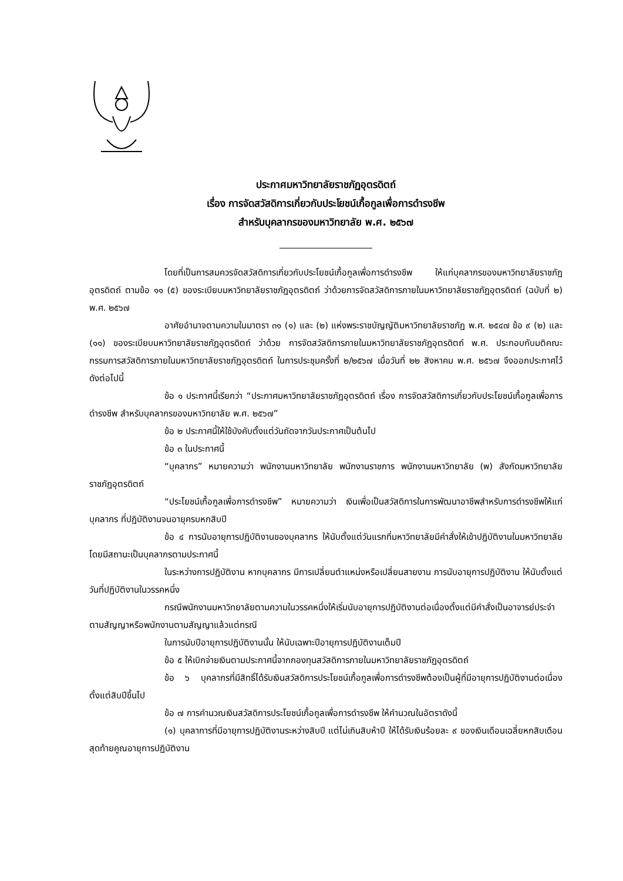ประกาศมหาวิทยาลัยราชภัฏอุตรดิตถ์
เรื่อง การจัดสวัสดิการเกี่ยวกับประโยชน์เกื้อกูลเพื่อการดำรงชีพ
สำหรับบุคลากรของมหาวิทยาลัย พ.ศ. ๒๕๖๗
โดยที่เป็นการสมควรจัดสวัสดิการเกี่ยวกับประโยชน์เกื้อกูลเพื่อการดำรงชีพ ให้แก่บุคลากรของมหาวิทยาลัยราชภัฏอุตรดิตถ์ ตามข้อ ๑๑ (๕) ของระเบียบมหาวิทยาลัยราชภัฏอุตรดิตถ์ ว่าด้วยการจัดสวัสดิการภายในมหาวิทยาลัยราชภัฏอุตรดิตถ์ (ฉบับที่ ๒) พ.ศ. ๒๕๖๗
อาศัยอำนาจตามความในมาตรา ๓๑ (๑) และ (๒) แห่งพระราชบัญญัติมหาวิทยาลัยราชภัฏ พ.ศ. ๒๕๔๗ ข้อ ๙ (๒) และ (๑๑) ของระเบียบมหาวิทยาลัยราชภัฏอุตรดิตถ์ ว่าด้วย การจัดสวัสดิการภายในมหาวิทยาลัยราชภัฏอุตรดิตถ์ พ.ศ. ประกอบกับมติคณะกรรมการสวัสดิการภายในมหาวิทยาลัยราชภัฏอุตรดิตถ์ ในการประชุมครั้งที่ ๒/๒๕๖๗ เมื่อวันที่ ๒๒ สิงหาคม พ.ศ. ๒๕๖๗ จึงออกประกาศไว้ ดังต่อไปนี้
ข้อ ๑ ประกาศนี้เรียกว่า “ประกาศมหาวิทยาลัยราชภัฏอุตรดิตถ์ เรื่อง การจัดสวัสดิการเกี่ยวกับประโยชน์เกื้อกูลเพื่อการดำรงชีพ สำหรับบุคลากรของมหาวิทยาลัย พ.ศ. ๒๕๖๗”
ข้อ ๒ ประกาศนี้ให้ใช้บังคับตั้งแต่วันถัดจากวันประกาศเป็นต้นไป
ข้อ ๓ ในประกาศนี้
“บุคลากร” หมายความว่า พนักงานมหาวิทยาลัย พนักงานราชการ พนักงานมหาวิทยาลัย (พ) สังกัดมหาวิทยาลัยราชภัฏอุตรดิตถ์
“ประโยชน์เกื้อกูลเพื่อการดำรงชีพ” หมายความว่า เงินเพื่อเป็นสวัสดิการในการพัฒนาอาชีพสำหรับการดำรงชีพให้แก่บุคลากร ที่ปฏิบัติงานจนอายุครบหกสิบปี
ข้อ ๔ การนับอายุการปฏิบัติงานของบุคลากร ให้นับตั้งแต่วันแรกที่มหาวิทยาลัยมีคำสั่งให้เข้าปฏิบัติงานในมหาวิทยาลัยโดยมีสถานะเป็นบุคลากรตามประกาศนี้
ในระหว่างการปฏิบัติงาน หากบุคลากร มีการเปลี่ยนตำแหน่งหรือเปลี่ยนสายงาน การนับอายุการปฏิบัติงาน ให้นับตั้งแต่วันที่ปฏิบัติงานในวรรคหนึ่ง
กรณีพนักงานมหาวิทยาลัยตามความในวรรคหนึ่งให้เริ่มนับอายุการปฏิบัติงานต่อเนื่องตั้งแต่มีคำสั่งเป็นอาจารย์ประจำตามสัญญาหรือพนักงานตามสัญญาแล้วแต่กรณี
ในการนับปีอายุการปฏิบัติงานนั้น ให้นับเฉพาะปีอายุการปฏิบัติงานเต็มปี
ข้อ ๕ ให้เบิกจ่ายเงินตามประกาศนี้จากกองทุนสวัสดิการภายในมหาวิทยาลัยราชภัฏอุตรดิตถ์
ข้อ ๖ บุคลากรที่มีสิทธิ์ได้รับเงินสวัสดิการประโยชน์เกื้อกูลเพื่อการดำรงชีพต้องเป็นผู้ที่มีอายุการปฏิบัติงานต่อเนื่องตั้งแต่สิบปีขึ้นไป
ข้อ ๗ การคำนวณเงินสวัสดิการประโยชน์เกื้อกูลเพื่อการดำรงชีพ ให้คำนวณในอัตราดังนี้
(๑) บุคลาการที่มีอายุการปฏิบัติงานระหว่างสิบปี แต่ไม่เกินสิบห้าปี ให้ได้รับเงินร้อยละ ๙ ของเงินเดือนเฉลี่ยหกสิบเดือนสุดท้ายคูณอายุการปฏิบัติงาน